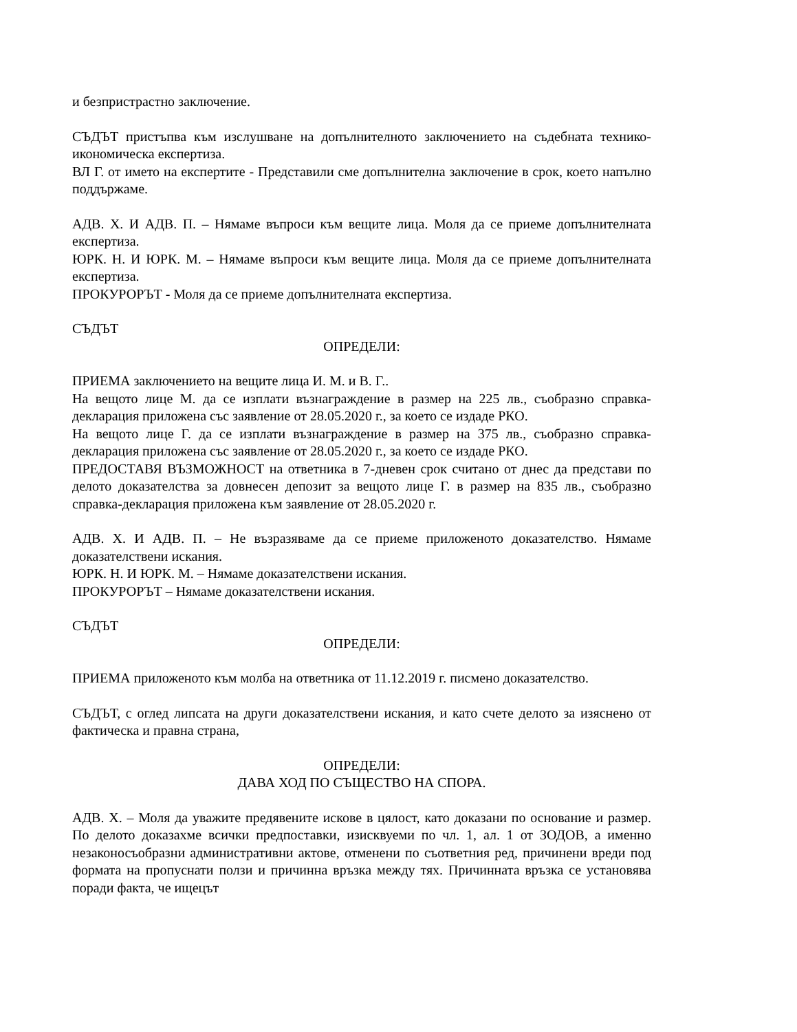и безпристрастно заключение.
СЪДЪТ пристъпва към изслушване на допълнителното заключението на съдебната технико-икономическа експертиза.
ВЛ Г. от името на експертите - Представили сме допълнителна заключение в срок, което напълно поддържаме.
АДВ. Х. И АДВ. П. – Нямаме въпроси към вещите лица. Моля да се приеме допълнителната експертиза.
ЮРК. Н. И ЮРК. М. – Нямаме въпроси към вещите лица. Моля да се приеме допълнителната експертиза.
ПРОКУРОРЪТ - Моля да се приеме допълнителната експертиза.
СЪДЪТ
ОПРЕДЕЛИ:
ПРИЕМА заключението на вещите лица И. М. и В. Г..
На вещото лице М. да се изплати възнаграждение в размер на 225 лв., съобразно справка-декларация приложена със заявление от 28.05.2020 г., за което се издаде РКО.
На вещото лице Г. да се изплати възнаграждение в размер на 375 лв., съобразно справка-декларация приложена със заявление от 28.05.2020 г., за което се издаде РКО.
ПРЕДОСТАВЯ ВЪЗМОЖНОСТ на ответника в 7-дневен срок считано от днес да представи по делото доказателства за довнесен депозит за вещото лице Г. в размер на 835 лв., съобразно справка-декларация приложена към заявление от 28.05.2020 г.
АДВ. Х. И АДВ. П. – Не възразяваме да се приеме приложеното доказателство. Нямаме доказателствени искания.
ЮРК. Н. И ЮРК. М. – Нямаме доказателствени искания.
ПРОКУРОРЪТ – Нямаме доказателствени искания.
СЪДЪТ
ОПРЕДЕЛИ:
ПРИЕМА приложеното към молба на ответника от 11.12.2019 г. писмено доказателство.
СЪДЪТ, с оглед липсата на други доказателствени искания, и като счете делото за изяснено от фактическа и правна страна,
ОПРЕДЕЛИ:
ДАВА ХОД ПО СЪЩЕСТВО НА СПОРА.
АДВ. Х. – Моля да уважите предявените искове в цялост, като доказани по основание и размер. По делото доказахме всички предпоставки, изисквуеми по чл. 1, ал. 1 от ЗОДОВ, а именно незаконосъобразни административни актове, отменени по съответния ред, причинени вреди под формата на пропуснати ползи и причинна връзка между тях. Причинната връзка се установява поради факта, че ищецът